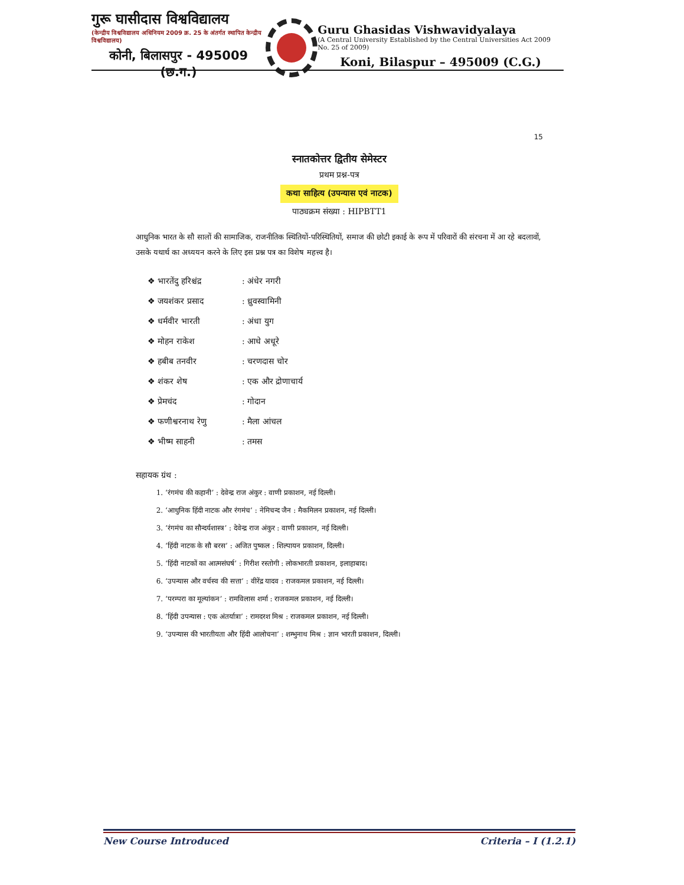गुरू घासीदास विश्वविद्यालय
(केन्द्रीय विश्वविद्यालय अधिनियम 2009 क्र. 25 के अंतर्गत स्थापित केन्द्रीय विश्वविद्यालय)
कोनी, बिलासपुर - 495009 (छ.ग.)
Guru Ghasidas Vishwavidyalaya
(A Central University Established by the Central Universities Act 2009 No. 25 of 2009)
Koni, Bilaspur – 495009 (C.G.)
15
स्नातकोत्तर द्वितीय सेमेस्टर
प्रथम प्रश्न-पत्र
कथा साहित्य (उपन्यास एवं नाटक)
पाठ्यक्रम संख्या : HIPBTT1
आधुनिक भारत के सौ सालों की सामाजिक, राजनीतिक स्थितियों-परिस्थितियों, समाज की छोटी इकाई के रूप में परिवारों की संरचना में आ रहे बदलावों, उसके यथार्थ का अध्ययन करने के लिए इस प्रश्न पत्र का विशेष महत्त्व है।
| ❖ भारतेंदु हरिश्चंद्र | : अंधेर नगरी |
| ❖ जयशंकर प्रसाद | : ध्रुवस्वामिनी |
| ❖ धर्मवीर भारती | : अंधा युग |
| ❖ मोहन राकेश | : आधे अधूरे |
| ❖ हबीब तनवीर | : चरणदास चोर |
| ❖ शंकर शेष | : एक और द्रोणाचार्य |
| ❖ प्रेमचंद | : गोदान |
| ❖ फणीश्वरनाथ रेणु | : मैला आंचल |
| ❖ भीष्म साहनी | : तमस |
सहायक ग्रंथ :
1. ‘रंगमंच की कहानी’ : देवेन्द्र राज अंकुर : वाणी प्रकाशन, नई दिल्ली।
2. ‘आधुनिक हिंदी नाटक और रंगमंच’ : नेमिचन्द जैन : मैकमिलन प्रकाशन, नई दिल्ली।
3. ‘रंगमंच का सौन्दर्यशास्त्र’ : देवेन्द्र राज अंकुर : वाणी प्रकाशन, नई दिल्ली।
4. ‘हिंदी नाटक के सौ बरस’ : अजित पुष्कल : शिल्पायन प्रकाशन, दिल्ली।
5. ‘हिंदी नाटकों का आत्मसंघर्ष’ : गिरीश रस्तोगी : लोकभारती प्रकाशन, इलाहाबाद।
6. ‘उपन्यास और वर्चस्व की सत्ता’ : वीरेंद्र यादव : राजकमल प्रकाशन, नई दिल्ली।
7. ‘परम्परा का मूल्यांकन’ : रामविलास शर्मा : राजकमल प्रकाशन, नई दिल्ली।
8. ‘हिंदी उपन्यास : एक अंतर्यात्रा’ : रामदरश मिश्र : राजकमल प्रकाशन, नई दिल्ली।
9. ‘उपन्यास की भारतीयता और हिंदी आलोचना’ : शम्भुनाथ मिश्र : ज्ञान भारती प्रकाशन, दिल्ली।
New Course Introduced Criteria – I (1.2.1)